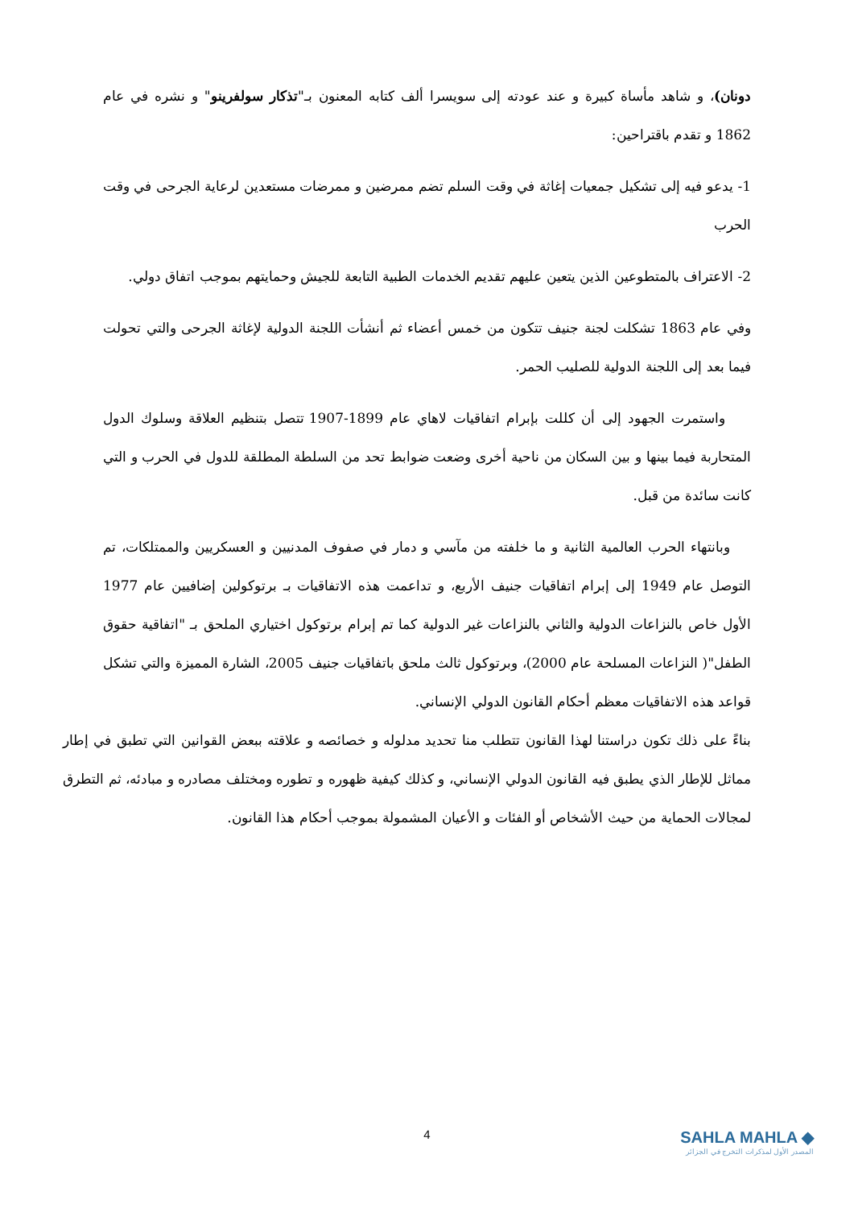دونان)، و شاهد مأساة كبيرة و عند عودته إلى سويسرا ألف كتابه المعنون بـ"تذكار سولفرينو" و نشره في عام 1862 و تقدم باقتراحين:
1- يدعو فيه إلى تشكيل جمعيات إغاثة في وقت السلم تضم ممرضين و ممرضات مستعدين لرعاية الجرحى في وقت الحرب
2- الاعتراف بالمتطوعين الذين يتعين عليهم تقديم الخدمات الطبية التابعة للجيش وحمايتهم بموجب اتفاق دولي.
وفي عام 1863 تشكلت لجنة جنيف تتكون من خمس أعضاء ثم أنشأت اللجنة الدولية لإغاثة الجرحى والتي تحولت فيما بعد إلى اللجنة الدولية للصليب الحمر.
واستمرت الجهود إلى أن كللت بإبرام اتفاقيات لاهاي عام 1899-1907 تتصل بتنظيم العلاقة وسلوك الدول المتحاربة فيما بينها و بين السكان من ناحية أخرى وضعت ضوابط تحد من السلطة المطلقة للدول في الحرب و التي كانت سائدة من قبل.
وبانتهاء الحرب العالمية الثانية و ما خلفته من مآسي و دمار في صفوف المدنيين و العسكريين والممتلكات، تم التوصل عام 1949 إلى إبرام اتفاقيات جنيف الأربع، و تداعمت هذه الاتفاقيات بـ برتوكولين إضافيين عام 1977 الأول خاص بالنزاعات الدولية والثاني بالنزاعات غير الدولية كما تم إبرام برتوكول اختياري الملحق بـ "اتفاقية حقوق الطفل"( النزاعات المسلحة عام 2000)، وبرتوكول ثالث ملحق باتفاقيات جنيف 2005، الشارة المميزة والتي تشكل قواعد هذه الاتفاقيات معظم أحكام القانون الدولي الإنساني.
بناءً على ذلك تكون دراستنا لهذا القانون تتطلب منا تحديد مدلوله و خصائصه و علاقته ببعض القوانين التي تطبق في إطار مماثل للإطار الذي يطبق فيه القانون الدولي الإنساني، و كذلك كيفية ظهوره و تطوره ومختلف مصادره و مبادئه، ثم التطرق لمجالات الحماية من حيث الأشخاص أو الفئات و الأعيان المشمولة بموجب أحكام هذا القانون.
4
SAHLA MAHLA ◆
المصدر الأول لمذكرات التخرج في الجزائر